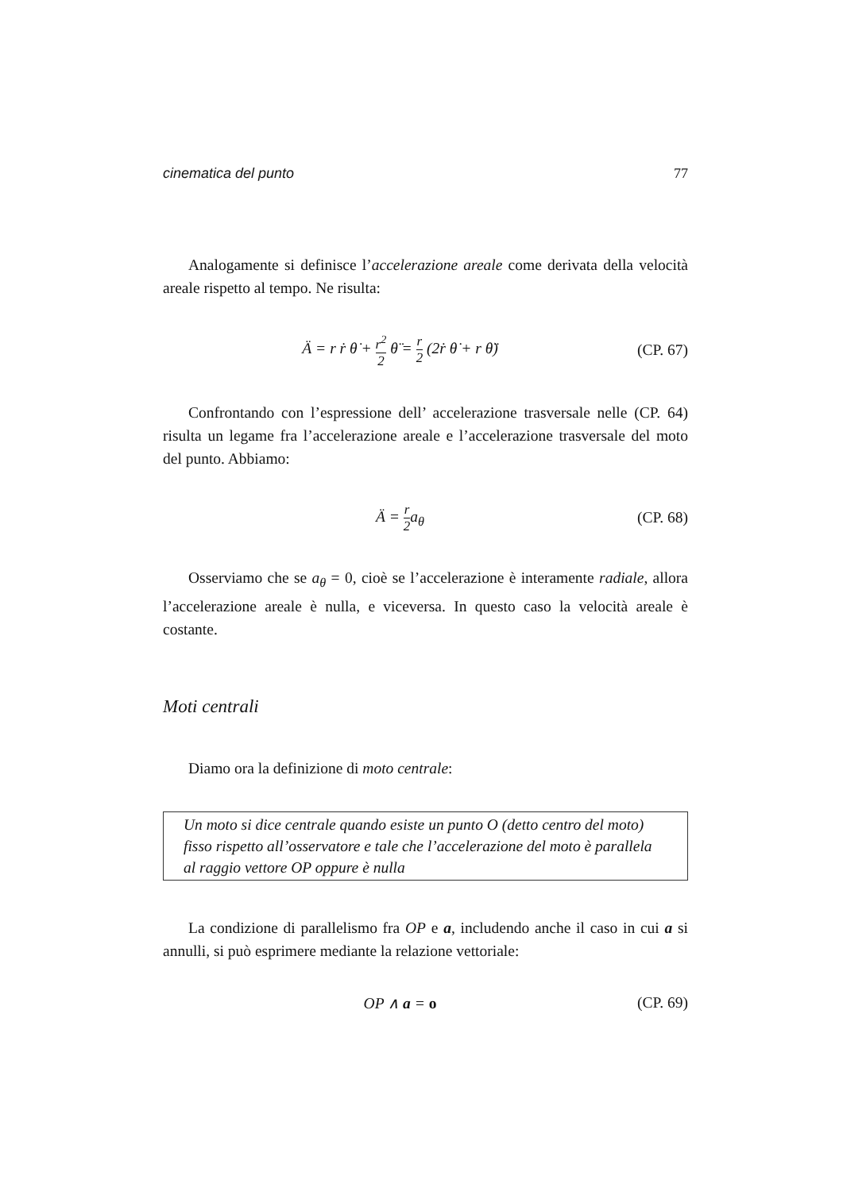cinematica del punto 77
Analogamente si definisce l’accelerazione areale come derivata della velocità areale rispetto al tempo. Ne risulta:
Ä = r ṙ θ̇ + r<sup>2</sup> 2 θ̈ = r 2 (2ṙ θ̇ + r θ̈)
(CP. 67)
Confrontando con l’espressione dell’ accelerazione trasversale nelle (CP. 64) risulta un legame fra l’accelerazione areale e l’accelerazione trasversale del moto del punto. Abbiamo:
Ä = r 2a<sub>θ</sub> (CP. 68)
Osserviamo che se a<sub>θ</sub> = 0, cioè se l’accelerazione è interamente radiale, allora l’accelerazione areale è nulla, e viceversa. In questo caso la velocità areale è costante.
Moti centrali
Diamo ora la definizione di moto centrale:
Un moto si dice centrale quando esiste un punto O (detto centro del moto) fisso rispetto all’osservatore e tale che l’accelerazione del moto è parallela al raggio vettore OP oppure è nulla
La condizione di parallelismo fra OP e a, includendo anche il caso in cui a si annulli, si può esprimere mediante la relazione vettoriale:
OP ∧ a = o (CP. 69)